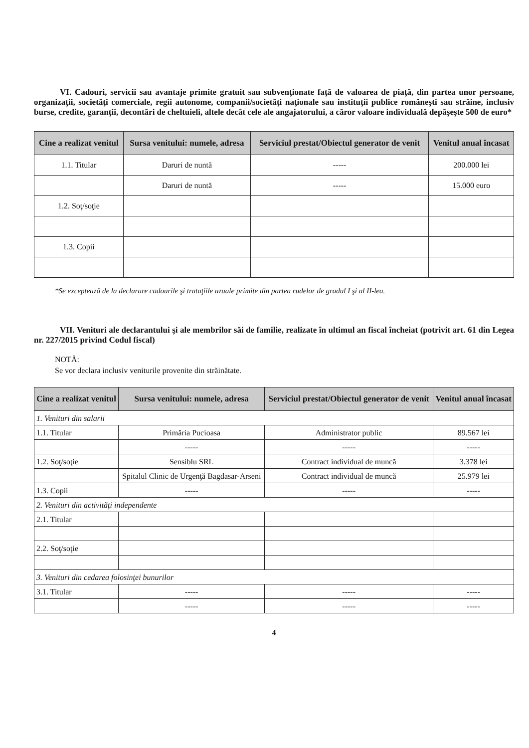VI. Cadouri, servicii sau avantaje primite gratuit sau subvenţionate faţă de valoarea de piaţă, din partea unor persoane, organizaţii, societăţi comerciale, regii autonome, companii/societăţi naţionale sau instituţii publice româneşti sau străine, inclusiv burse, credite, garanţii, decontări de cheltuieli, altele decât cele ale angajatorului, a căror valoare individuală depăşeşte 500 de euro*
| Cine a realizat venitul | Sursa venitului: numele, adresa | Serviciul prestat/Obiectul generator de venit | Venitul anual încasat |
| --- | --- | --- | --- |
| 1.1. Titular | Daruri de nuntă | ----- | 200.000 lei |
| | Daruri de nuntă | ----- | 15.000 euro |
| 1.2. Soţ/soţie | | | |
| 1.3. Copii | | | |
*Se exceptează de la declarare cadourile şi trataţiile uzuale primite din partea rudelor de gradul I şi al II-lea.
VII. Venituri ale declarantului şi ale membrilor săi de familie, realizate în ultimul an fiscal încheiat (potrivit art. 61 din Legea nr. 227/2015 privind Codul fiscal)
NOTĂ:
Se vor declara inclusiv veniturile provenite din străinătate.
| Cine a realizat venitul | Sursa venitului: numele, adresa | Serviciul prestat/Obiectul generator de venit | Venitul anual încasat |
| --- | --- | --- | --- |
| 1. Venituri din salarii | | | |
| 1.1. Titular | Primăria Pucioasa | Administrator public | 89.567 lei |
| | ----- | ----- | ----- |
| 1.2. Soţ/soţie | Sensiblu SRL | Contract individual de muncă | 3.378 lei |
| | Spitalul Clinic de Urgenţă Bagdasar-Arseni | Contract individual de muncă | 25.979 lei |
| 1.3. Copii | ----- | ----- | ----- |
| 2. Venituri din activităţi independente | | | |
| 2.1. Titular | | | |
| 2.2. Soţ/soţie | | | |
| 3. Venituri din cedarea folosinţei bunurilor | | | |
| 3.1. Titular | ----- | ----- | ----- |
| | ----- | ----- | ----- |
4